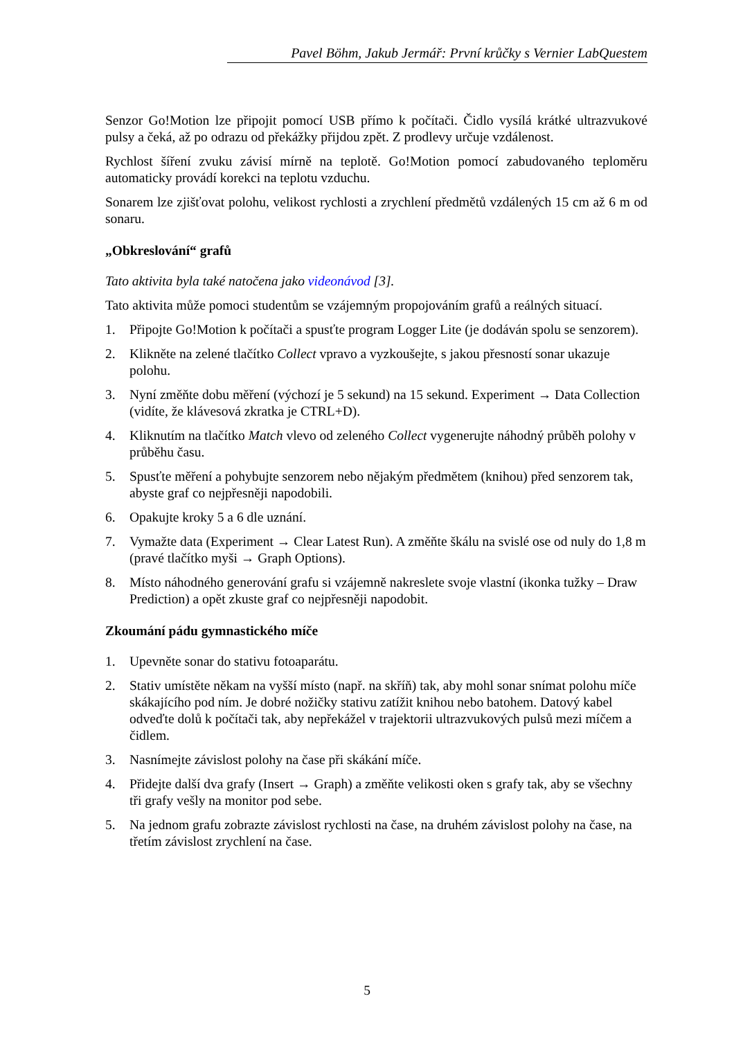Pavel Böhm, Jakub Jermář: První krůčky s Vernier LabQuestem
Senzor Go!Motion lze připojit pomocí USB přímo k počítači. Čidlo vysílá krátké ultrazvukové pulsy a čeká, až po odrazu od překážky přijdou zpět. Z prodlevy určuje vzdálenost.
Rychlost šíření zvuku závisí mírně na teplotě. Go!Motion pomocí zabudovaného teploměru automaticky provádí korekci na teplotu vzduchu.
Sonarem lze zjišťovat polohu, velikost rychlosti a zrychlení předmětů vzdálených 15 cm až 6 m od sonaru.
„Obkreslování“ grafů
Tato aktivita byla také natočena jako videonávod [3].
Tato aktivita může pomoci studentům se vzájemným propojováním grafů a reálných situací.
1. Připojte Go!Motion k počítači a spusťte program Logger Lite (je dodáván spolu se senzorem).
2. Klikněte na zelené tlačítko Collect vpravo a vyzkoušejte, s jakou přesností sonar ukazuje polohu.
3. Nyní změňte dobu měření (výchozí je 5 sekund) na 15 sekund. Experiment → Data Collection (vidíte, že klávesová zkratka je CTRL+D).
4. Kliknutím na tlačítko Match vlevo od zeleného Collect vygenerujte náhodný průběh polohy v průběhu času.
5. Spusťte měření a pohybujte senzorem nebo nějakým předmětem (knihou) před senzorem tak, abyste graf co nejpřesněji napodobili.
6. Opakujte kroky 5 a 6 dle uznání.
7. Vymažte data (Experiment → Clear Latest Run). A změňte škálu na svislé ose od nuly do 1,8 m (pravé tlačítko myši → Graph Options).
8. Místo náhodného generování grafu si vzájemně nakreslete svoje vlastní (ikonka tužky – Draw Prediction) a opět zkuste graf co nejpřesněji napodobit.
Zkoumání pádu gymnastického míče
1. Upevněte sonar do stativu fotoaparátu.
2. Stativ umístěte někam na vyšší místo (např. na skříň) tak, aby mohl sonar snímat polohu míče skákajícího pod ním. Je dobré nožičky stativu zatížit knihou nebo batohem. Datový kabel odveďte dolů k počítači tak, aby nepřekážel v trajektorii ultrazvukových pulsů mezi míčem a čidlem.
3. Nasnímejte závislost polohy na čase při skákání míče.
4. Přidejte další dva grafy (Insert → Graph) a změňte velikosti oken s grafy tak, aby se všechny tři grafy vešly na monitor pod sebe.
5. Na jednom grafu zobrazte závislost rychlosti na čase, na druhém závislost polohy na čase, na třetím závislost zrychlení na čase.
5